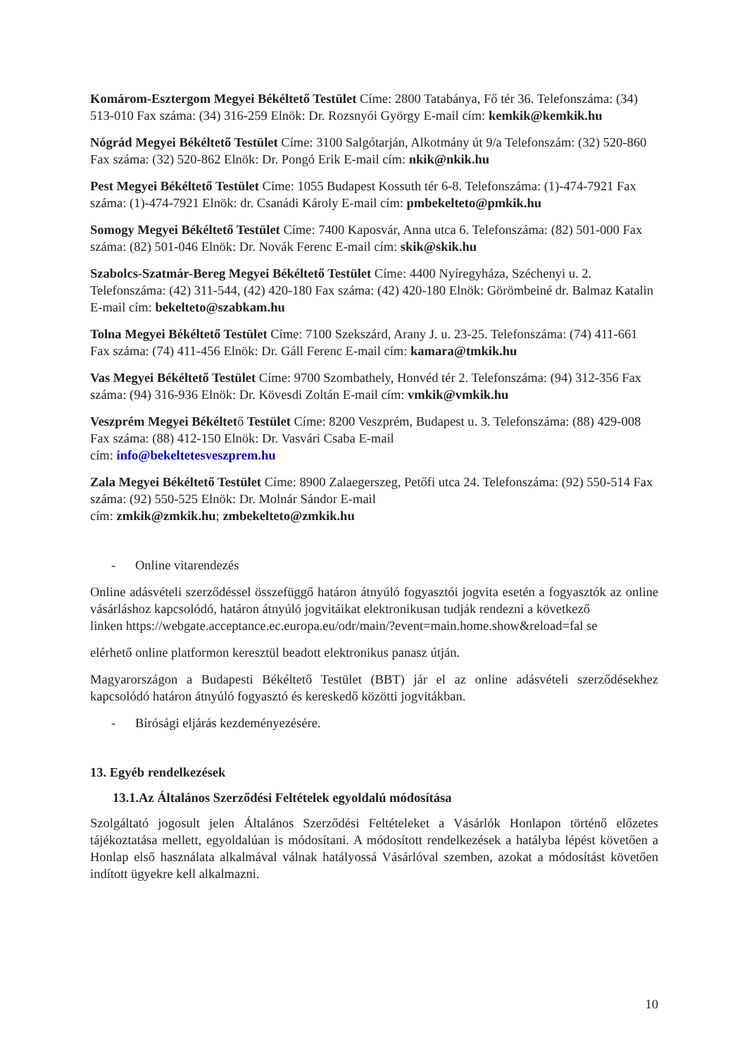Komárom-Esztergom Megyei Békéltető Testület Címe: 2800 Tatabánya, Fő tér 36. Telefonszáma: (34) 513-010 Fax száma: (34) 316-259 Elnök: Dr. Rozsnyói György E-mail cím: kemkik@kemkik.hu
Nógrád Megyei Békéltető Testület Címe: 3100 Salgótarján, Alkotmány út 9/a Telefonszám: (32) 520-860 Fax száma: (32) 520-862 Elnök: Dr. Pongó Erik E-mail cím: nkik@nkik.hu
Pest Megyei Békéltető Testület Címe: 1055 Budapest Kossuth tér 6-8. Telefonszáma: (1)-474-7921 Fax száma: (1)-474-7921 Elnök: dr. Csanádi Károly E-mail cím: pmbekelteto@pmkik.hu
Somogy Megyei Békéltető Testület Címe: 7400 Kaposvár, Anna utca 6. Telefonszáma: (82) 501-000 Fax száma: (82) 501-046 Elnök: Dr. Novák Ferenc E-mail cím: skik@skik.hu
Szabolcs-Szatmár-Bereg Megyei Békéltető Testület Címe: 4400 Nyíregyháza, Széchenyi u. 2. Telefonszáma: (42) 311-544, (42) 420-180 Fax száma: (42) 420-180 Elnök: Görömbeiné dr. Balmaz Katalin E-mail cím: bekelteto@szabkam.hu
Tolna Megyei Békéltető Testület Címe: 7100 Szekszárd, Arany J. u. 23-25. Telefonszáma: (74) 411-661 Fax száma: (74) 411-456 Elnök: Dr. Gáll Ferenc E-mail cím: kamara@tmkik.hu
Vas Megyei Békéltető Testület Címe: 9700 Szombathely, Honvéd tér 2. Telefonszáma: (94) 312-356 Fax száma: (94) 316-936 Elnök: Dr. Kövesdi Zoltán E-mail cím: vmkik@vmkik.hu
Veszprém Megyei Békéltető Testület Címe: 8200 Veszprém, Budapest u. 3. Telefonszáma: (88) 429-008 Fax száma: (88) 412-150 Elnök: Dr. Vasvári Csaba E-mail
cím: info@bekeltetesveszprem.hu
Zala Megyei Békéltető Testület Címe: 8900 Zalaegerszeg, Petőfi utca 24. Telefonszáma: (92) 550-514 Fax száma: (92) 550-525 Elnök: Dr. Molnár Sándor E-mail
cím: zmkik@zmkik.hu; zmbekelteto@zmkik.hu
- Online vitarendezés
Online adásvételi szerződéssel összefüggő határon átnyúló fogyasztói jogvita esetén a fogyasztók az online vásárláshoz kapcsolódó, határon átnyúló jogvitáikat elektronikusan tudják rendezni a következő
linken https://webgate.acceptance.ec.europa.eu/odr/main/?event=main.home.show&reload=fal se
elérhető online platformon keresztül beadott elektronikus panasz útján.
Magyarországon a Budapesti Békéltető Testület (BBT) jár el az online adásvételi szerződésekhez kapcsolódó határon átnyúló fogyasztó és kereskedő közötti jogvitákban.
- Bírósági eljárás kezdeményezésére.
13. Egyéb rendelkezések
13.1.Az Általános Szerződési Feltételek egyoldalú módosítása
Szolgáltató jogosult jelen Általános Szerződési Feltételeket a Vásárlók Honlapon történő előzetes tájékoztatása mellett, egyoldalúan is módosítani. A módosított rendelkezések a hatályba lépést követően a Honlap első használata alkalmával válnak hatályossá Vásárlóval szemben, azokat a módosítást követően indított ügyekre kell alkalmazni.
10